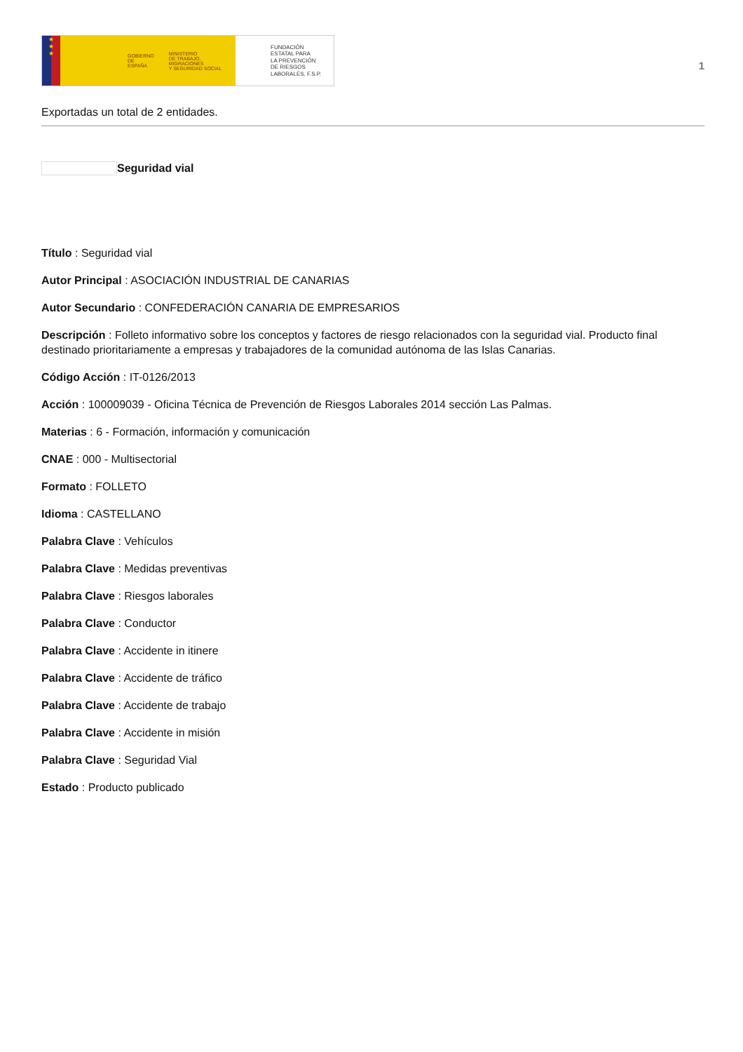★
★
★
GOBIERNO
DE ESPAÑA MINISTERIO
DE TRABAJO, MIGRACIONES
Y SEGURIDAD SOCIAL
FUNDACIÓN
ESTATAL PARA
LA PREVENCIÓN
DE RIESGOS
LABORALES, F.S.P.
1
Exportadas un total de 2 entidades.
Seguridad vial
Título : Seguridad vial
Autor Principal : ASOCIACIÓN INDUSTRIAL DE CANARIAS
Autor Secundario : CONFEDERACIÓN CANARIA DE EMPRESARIOS
Descripción : Folleto informativo sobre los conceptos y factores de riesgo relacionados con la seguridad vial. Producto final destinado prioritariamente a empresas y trabajadores de la comunidad autónoma de las Islas Canarias.
Código Acción : IT-0126/2013
Acción : 100009039 - Oficina Técnica de Prevención de Riesgos Laborales 2014 sección Las Palmas.
Materias : 6 - Formación, información y comunicación
CNAE : 000 - Multisectorial
Formato : FOLLETO
Idioma : CASTELLANO
Palabra Clave : Vehículos
Palabra Clave : Medidas preventivas
Palabra Clave : Riesgos laborales
Palabra Clave : Conductor
Palabra Clave : Accidente in itinere
Palabra Clave : Accidente de tráfico
Palabra Clave : Accidente de trabajo
Palabra Clave : Accidente in misión
Palabra Clave : Seguridad Vial
Estado : Producto publicado